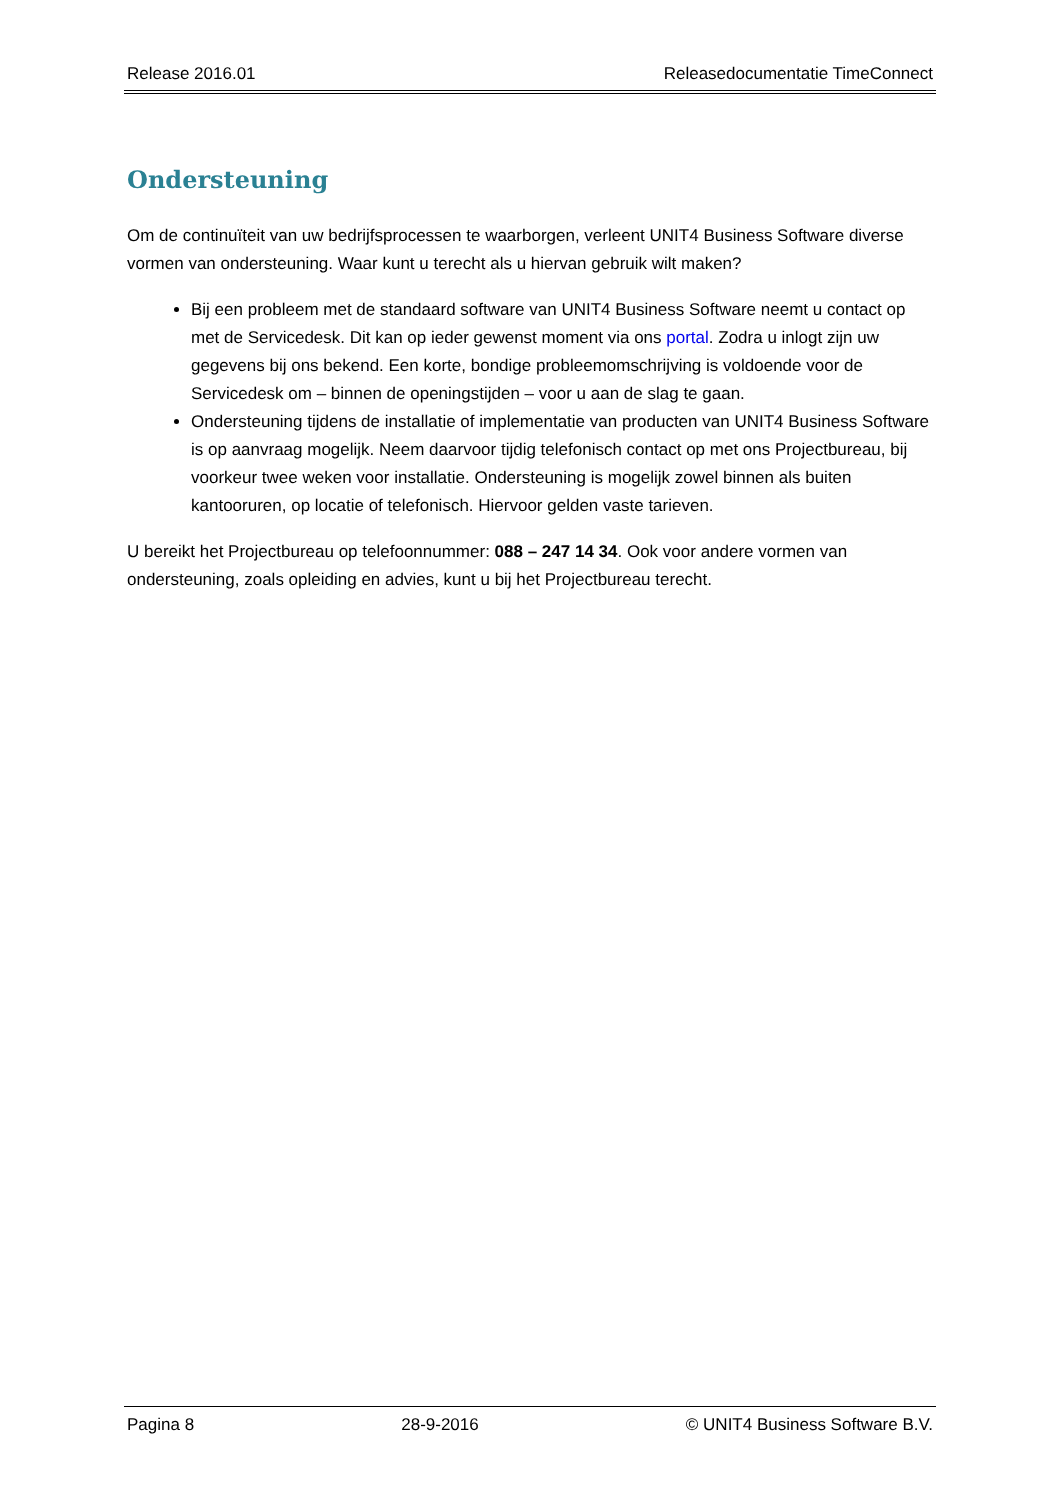Release 2016.01 Releasedocumentatie TimeConnect
Ondersteuning
Om de continuïteit van uw bedrijfsprocessen te waarborgen, verleent UNIT4 Business Software diverse vormen van ondersteuning. Waar kunt u terecht als u hiervan gebruik wilt maken?
Bij een probleem met de standaard software van UNIT4 Business Software neemt u contact op met de Servicedesk. Dit kan op ieder gewenst moment via ons portal. Zodra u inlogt zijn uw gegevens bij ons bekend. Een korte, bondige probleemomschrijving is voldoende voor de Servicedesk om – binnen de openingstijden – voor u aan de slag te gaan.
Ondersteuning tijdens de installatie of implementatie van producten van UNIT4 Business Software is op aanvraag mogelijk. Neem daarvoor tijdig telefonisch contact op met ons Projectbureau, bij voorkeur twee weken voor installatie. Ondersteuning is mogelijk zowel binnen als buiten kantooruren, op locatie of telefonisch. Hiervoor gelden vaste tarieven.
U bereikt het Projectbureau op telefoonnummer: 088 – 247 14 34. Ook voor andere vormen van ondersteuning, zoals opleiding en advies, kunt u bij het Projectbureau terecht.
Pagina 8 28-9-2016 © UNIT4 Business Software B.V.